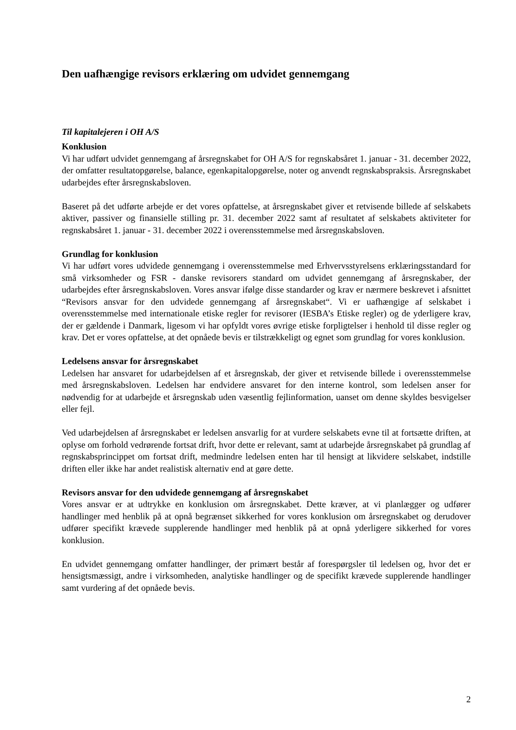Den uafhængige revisors erklæring om udvidet gennemgang
Til kapitalejeren i OH A/S
Konklusion
Vi har udført udvidet gennemgang af årsregnskabet for OH A/S for regnskabsåret 1. januar - 31. december 2022, der omfatter resultatopgørelse, balance, egenkapitalopgørelse, noter og anvendt regnskabspraksis. Årsregnskabet udarbejdes efter årsregnskabsloven.
Baseret på det udførte arbejde er det vores opfattelse, at årsregnskabet giver et retvisende billede af selskabets aktiver, passiver og finansielle stilling pr. 31. december 2022 samt af resultatet af selskabets aktiviteter for regnskabsåret 1. januar - 31. december 2022 i overensstemmelse med årsregnskabsloven.
Grundlag for konklusion
Vi har udført vores udvidede gennemgang i overensstemmelse med Erhvervsstyrelsens erklæringsstandard for små virksomheder og FSR - danske revisorers standard om udvidet gennemgang af årsregnskaber, der udarbejdes efter årsregnskabsloven. Vores ansvar ifølge disse standarder og krav er nærmere beskrevet i afsnittet “Revisors ansvar for den udvidede gennemgang af årsregnskabet“. Vi er uafhængige af selskabet i overensstemmelse med internationale etiske regler for revisorer (IESBA’s Etiske regler) og de yderligere krav, der er gældende i Danmark, ligesom vi har opfyldt vores øvrige etiske forpligtelser i henhold til disse regler og krav. Det er vores opfattelse, at det opnåede bevis er tilstrækkeligt og egnet som grundlag for vores konklusion.
Ledelsens ansvar for årsregnskabet
Ledelsen har ansvaret for udarbejdelsen af et årsregnskab, der giver et retvisende billede i overensstemmelse med årsregnskabsloven. Ledelsen har endvidere ansvaret for den interne kontrol, som ledelsen anser for nødvendig for at udarbejde et årsregnskab uden væsentlig fejlinformation, uanset om denne skyldes besvigelser eller fejl.
Ved udarbejdelsen af årsregnskabet er ledelsen ansvarlig for at vurdere selskabets evne til at fortsætte driften, at oplyse om forhold vedrørende fortsat drift, hvor dette er relevant, samt at udarbejde årsregnskabet på grundlag af regnskabsprincippet om fortsat drift, medmindre ledelsen enten har til hensigt at likvidere selskabet, indstille driften eller ikke har andet realistisk alternativ end at gøre dette.
Revisors ansvar for den udvidede gennemgang af årsregnskabet
Vores ansvar er at udtrykke en konklusion om årsregnskabet. Dette kræver, at vi planlægger og udfører handlinger med henblik på at opnå begrænset sikkerhed for vores konklusion om årsregnskabet og derudover udfører specifikt krævede supplerende handlinger med henblik på at opnå yderligere sikkerhed for vores konklusion.
En udvidet gennemgang omfatter handlinger, der primært består af forespørgsler til ledelsen og, hvor det er hensigtsmæssigt, andre i virksomheden, analytiske handlinger og de specifikt krævede supplerende handlinger samt vurdering af det opnåede bevis.
2